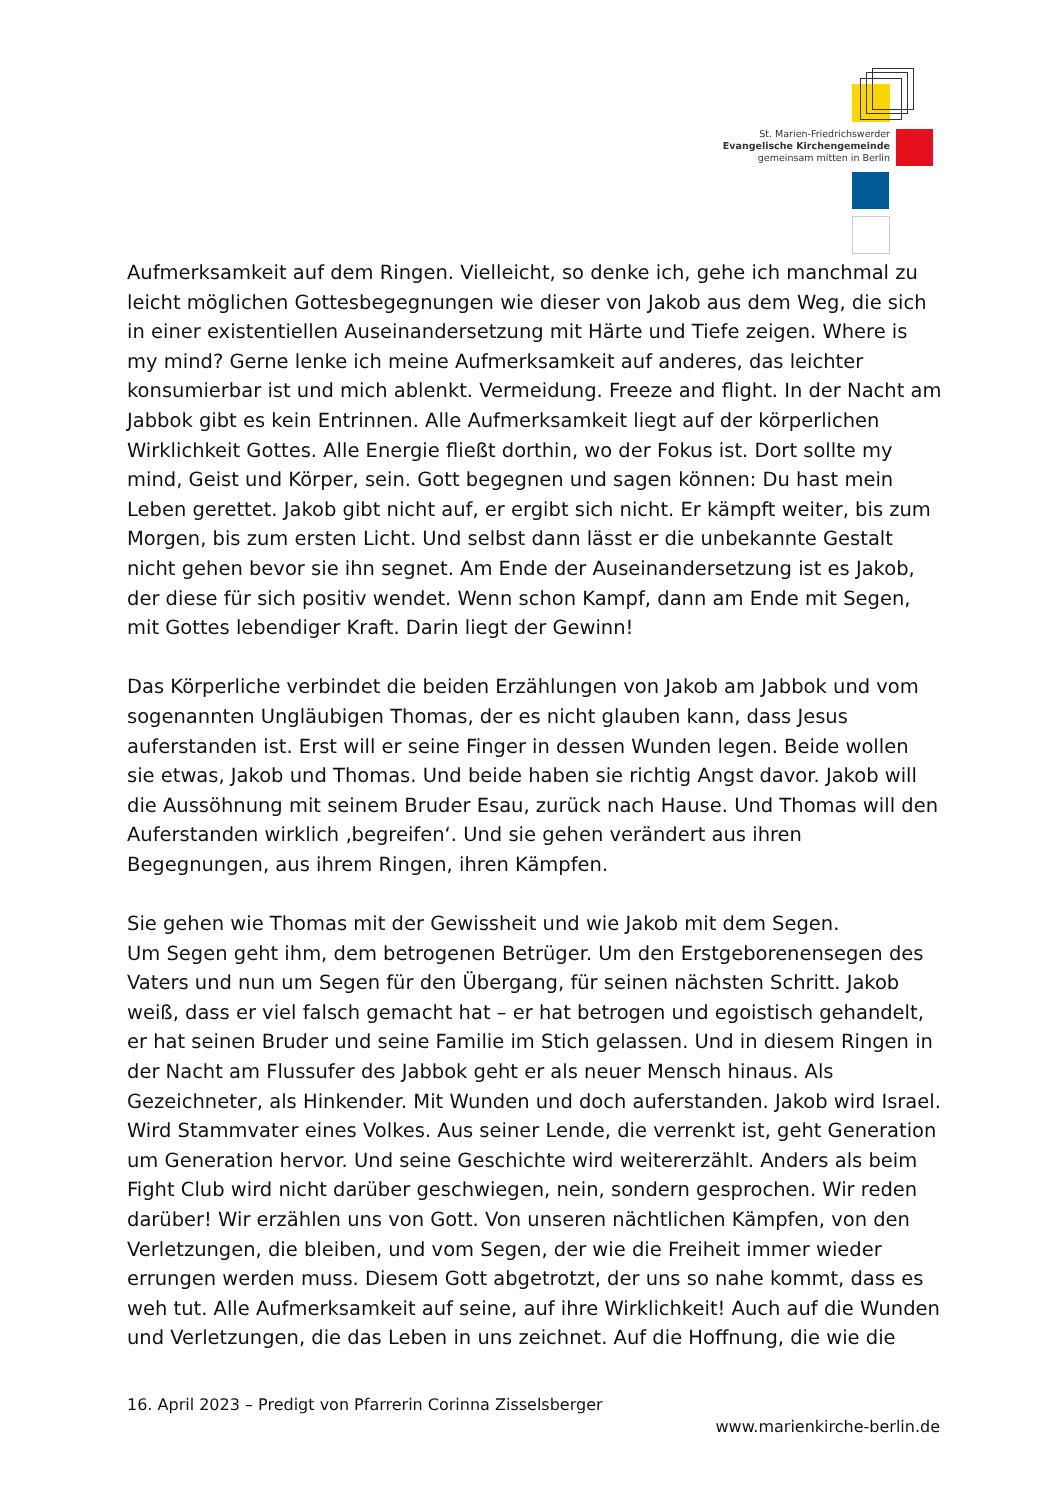St. Marien-Friedrichswerder
Evangelische Kirchengemeinde
gemeinsam mitten in Berlin
Aufmerksamkeit auf dem Ringen. Vielleicht, so denke ich, gehe ich manchmal zu leicht möglichen Gottesbegegnungen wie dieser von Jakob aus dem Weg, die sich in einer existentiellen Auseinandersetzung mit Härte und Tiefe zeigen. Where is my mind? Gerne lenke ich meine Aufmerksamkeit auf anderes, das leichter konsumierbar ist und mich ablenkt. Vermeidung. Freeze and flight. In der Nacht am Jabbok gibt es kein Entrinnen. Alle Aufmerksamkeit liegt auf der körperlichen Wirklichkeit Gottes. Alle Energie fließt dorthin, wo der Fokus ist. Dort sollte my mind, Geist und Körper, sein. Gott begegnen und sagen können: Du hast mein Leben gerettet. Jakob gibt nicht auf, er ergibt sich nicht. Er kämpft weiter, bis zum Morgen, bis zum ersten Licht. Und selbst dann lässt er die unbekannte Gestalt nicht gehen bevor sie ihn segnet. Am Ende der Auseinandersetzung ist es Jakob, der diese für sich positiv wendet. Wenn schon Kampf, dann am Ende mit Segen, mit Gottes lebendiger Kraft. Darin liegt der Gewinn!
Das Körperliche verbindet die beiden Erzählungen von Jakob am Jabbok und vom sogenannten Ungläubigen Thomas, der es nicht glauben kann, dass Jesus auferstanden ist. Erst will er seine Finger in dessen Wunden legen. Beide wollen sie etwas, Jakob und Thomas. Und beide haben sie richtig Angst davor. Jakob will die Aussöhnung mit seinem Bruder Esau, zurück nach Hause. Und Thomas will den Auferstanden wirklich ‚begreifen‘. Und sie gehen verändert aus ihren Begegnungen, aus ihrem Ringen, ihren Kämpfen.
Sie gehen wie Thomas mit der Gewissheit und wie Jakob mit dem Segen.
Um Segen geht ihm, dem betrogenen Betrüger. Um den Erstgeborenensegen des Vaters und nun um Segen für den Übergang, für seinen nächsten Schritt. Jakob weiß, dass er viel falsch gemacht hat – er hat betrogen und egoistisch gehandelt, er hat seinen Bruder und seine Familie im Stich gelassen. Und in diesem Ringen in der Nacht am Flussufer des Jabbok geht er als neuer Mensch hinaus. Als Gezeichneter, als Hinkender. Mit Wunden und doch auferstanden. Jakob wird Israel. Wird Stammvater eines Volkes. Aus seiner Lende, die verrenkt ist, geht Generation um Generation hervor. Und seine Geschichte wird weitererzählt. Anders als beim Fight Club wird nicht darüber geschwiegen, nein, sondern gesprochen. Wir reden darüber! Wir erzählen uns von Gott. Von unseren nächtlichen Kämpfen, von den Verletzungen, die bleiben, und vom Segen, der wie die Freiheit immer wieder errungen werden muss. Diesem Gott abgetrotzt, der uns so nahe kommt, dass es weh tut. Alle Aufmerksamkeit auf seine, auf ihre Wirklichkeit! Auch auf die Wunden und Verletzungen, die das Leben in uns zeichnet. Auf die Hoffnung, die wie die
16. April 2023 – Predigt von Pfarrerin Corinna Zisselsberger
www.marienkirche-berlin.de